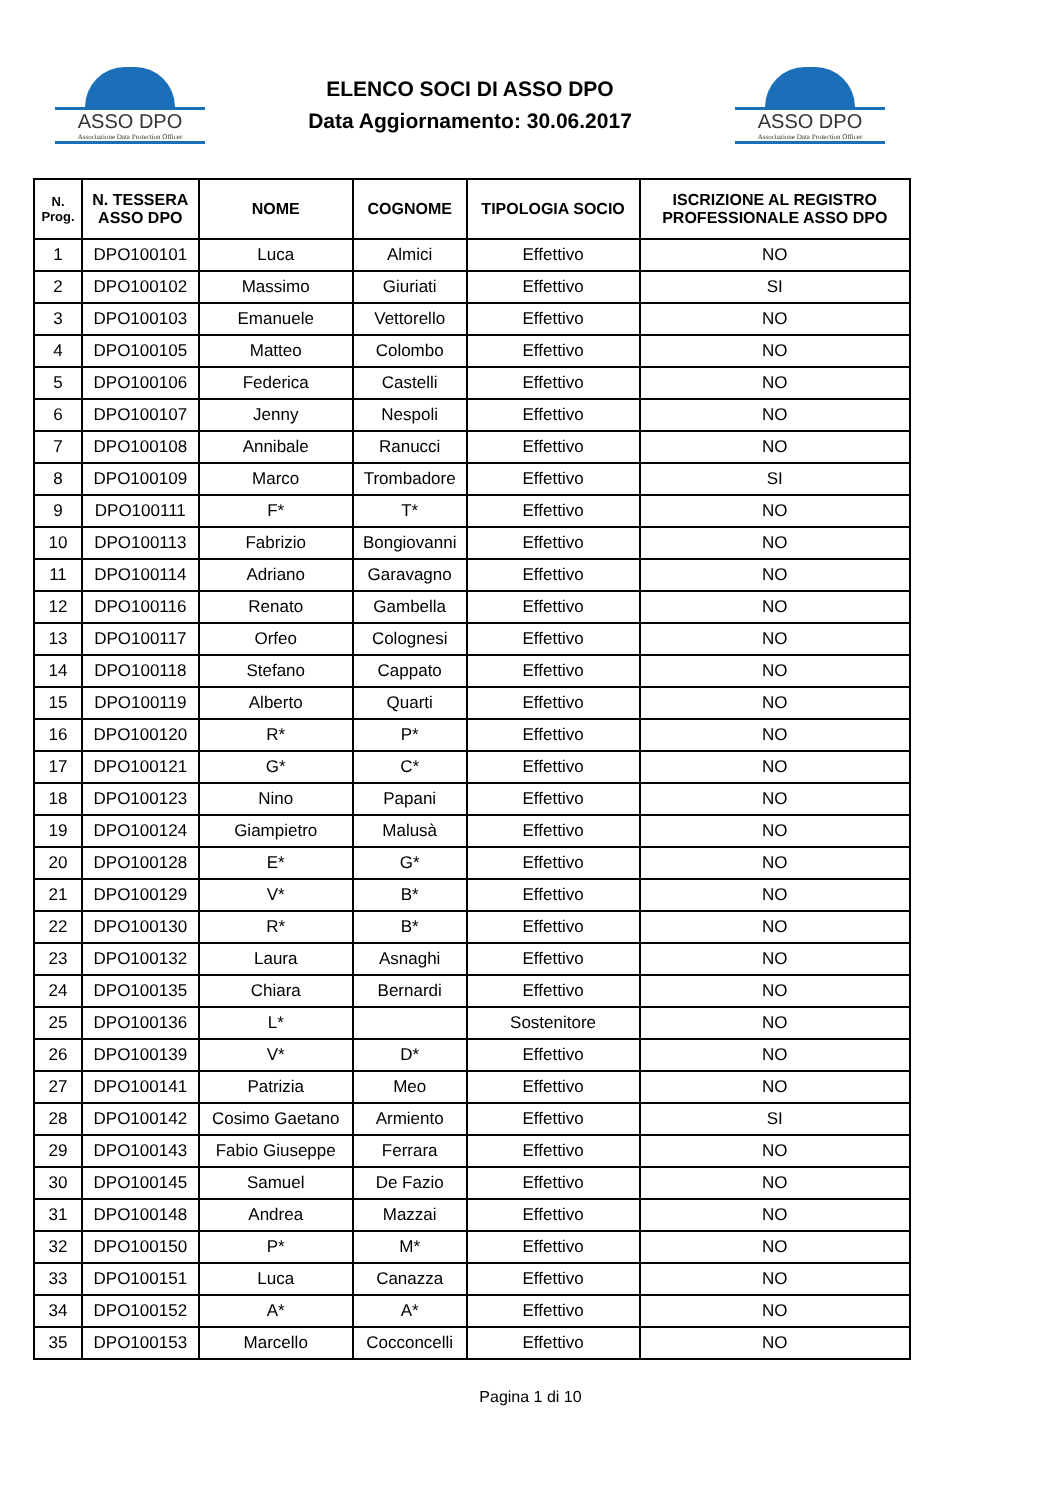ASSO DPO
Associazione Data Protection Officer
ELENCO SOCI DI ASSO DPO
Data Aggiornamento: 30.06.2017
ASSO DPO
Associazione Data Protection Officer
| N. Prog. | N. TESSERA ASSO DPO | NOME | COGNOME | TIPOLOGIA SOCIO | ISCRIZIONE AL REGISTRO PROFESSIONALE ASSO DPO |
| --- | --- | --- | --- | --- | --- |
| 1 | DPO100101 | Luca | Almici | Effettivo | NO |
| 2 | DPO100102 | Massimo | Giuriati | Effettivo | SI |
| 3 | DPO100103 | Emanuele | Vettorello | Effettivo | NO |
| 4 | DPO100105 | Matteo | Colombo | Effettivo | NO |
| 5 | DPO100106 | Federica | Castelli | Effettivo | NO |
| 6 | DPO100107 | Jenny | Nespoli | Effettivo | NO |
| 7 | DPO100108 | Annibale | Ranucci | Effettivo | NO |
| 8 | DPO100109 | Marco | Trombadore | Effettivo | SI |
| 9 | DPO100111 | F* | T* | Effettivo | NO |
| 10 | DPO100113 | Fabrizio | Bongiovanni | Effettivo | NO |
| 11 | DPO100114 | Adriano | Garavagno | Effettivo | NO |
| 12 | DPO100116 | Renato | Gambella | Effettivo | NO |
| 13 | DPO100117 | Orfeo | Colognesi | Effettivo | NO |
| 14 | DPO100118 | Stefano | Cappato | Effettivo | NO |
| 15 | DPO100119 | Alberto | Quarti | Effettivo | NO |
| 16 | DPO100120 | R* | P* | Effettivo | NO |
| 17 | DPO100121 | G* | C* | Effettivo | NO |
| 18 | DPO100123 | Nino | Papani | Effettivo | NO |
| 19 | DPO100124 | Giampietro | Malusà | Effettivo | NO |
| 20 | DPO100128 | E* | G* | Effettivo | NO |
| 21 | DPO100129 | V* | B* | Effettivo | NO |
| 22 | DPO100130 | R* | B* | Effettivo | NO |
| 23 | DPO100132 | Laura | Asnaghi | Effettivo | NO |
| 24 | DPO100135 | Chiara | Bernardi | Effettivo | NO |
| 25 | DPO100136 | L* | | Sostenitore | NO |
| 26 | DPO100139 | V* | D* | Effettivo | NO |
| 27 | DPO100141 | Patrizia | Meo | Effettivo | NO |
| 28 | DPO100142 | Cosimo Gaetano | Armiento | Effettivo | SI |
| 29 | DPO100143 | Fabio Giuseppe | Ferrara | Effettivo | NO |
| 30 | DPO100145 | Samuel | De Fazio | Effettivo | NO |
| 31 | DPO100148 | Andrea | Mazzai | Effettivo | NO |
| 32 | DPO100150 | P* | M* | Effettivo | NO |
| 33 | DPO100151 | Luca | Canazza | Effettivo | NO |
| 34 | DPO100152 | A* | A* | Effettivo | NO |
| 35 | DPO100153 | Marcello | Cocconcelli | Effettivo | NO |
Pagina 1 di 10